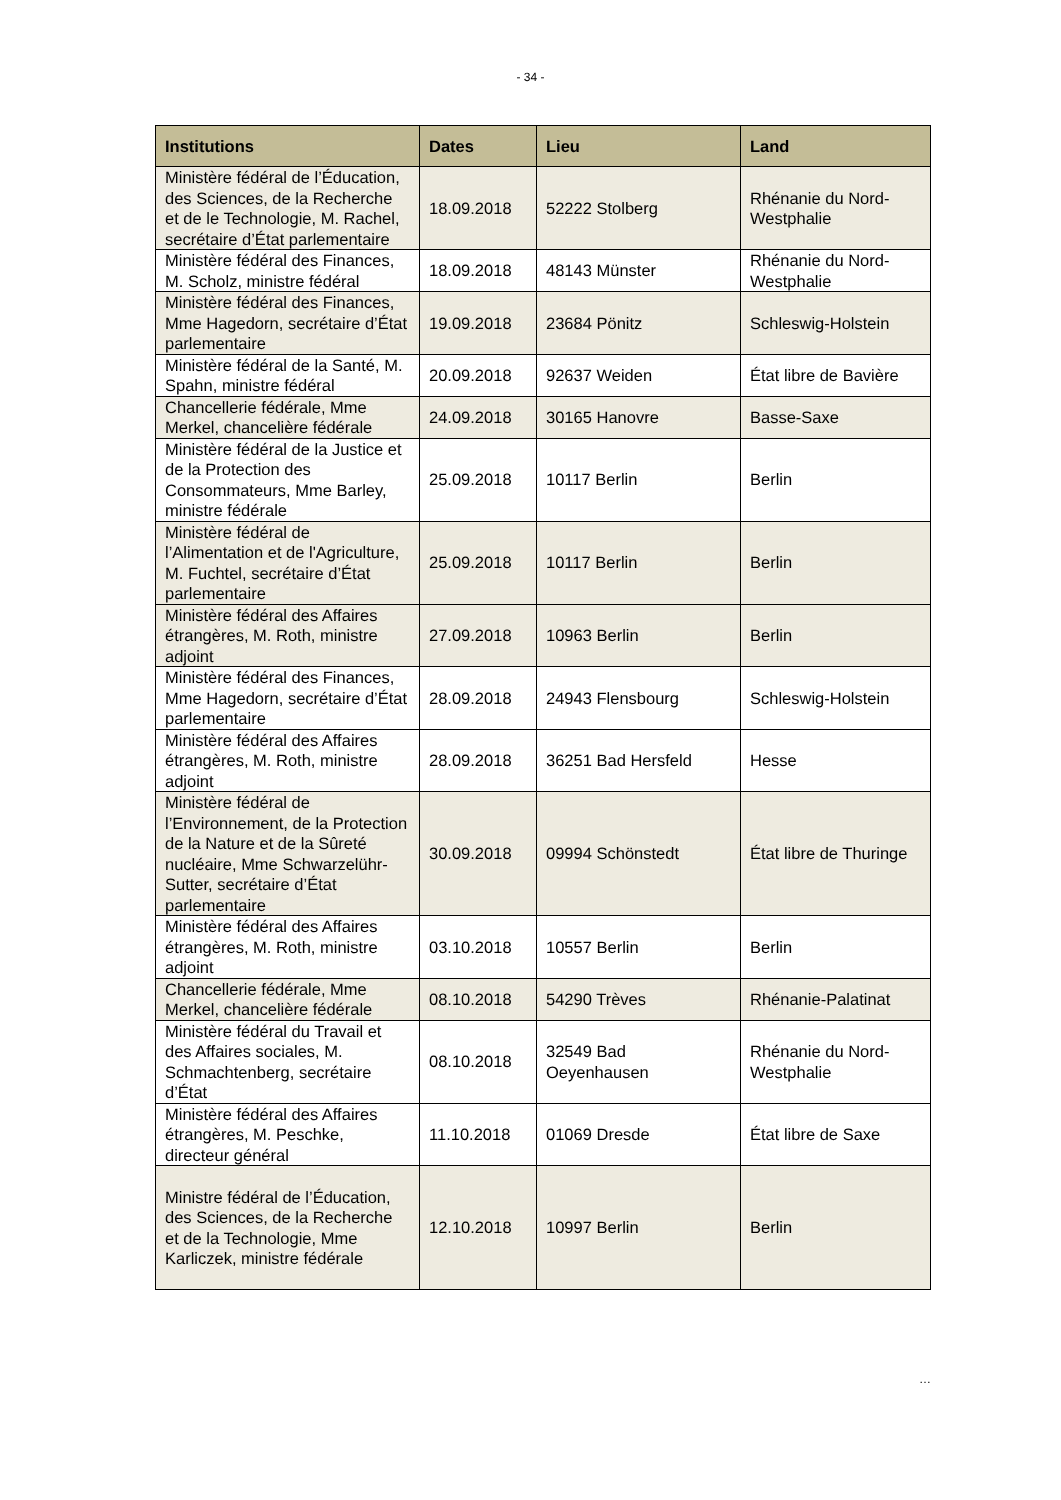- 34 -
| Institutions | Dates | Lieu | Land |
| --- | --- | --- | --- |
| Ministère fédéral de l’Éducation, des Sciences, de la Recherche et de le Technologie, M. Rachel, secrétaire d’État parlementaire | 18.09.2018 | 52222 Stolberg | Rhénanie du Nord-Westphalie |
| Ministère fédéral des Finances, M. Scholz, ministre fédéral | 18.09.2018 | 48143 Münster | Rhénanie du Nord-Westphalie |
| Ministère fédéral des Finances, Mme Hagedorn, secrétaire d’État parlementaire | 19.09.2018 | 23684 Pönitz | Schleswig-Holstein |
| Ministère fédéral de la Santé, M. Spahn, ministre fédéral | 20.09.2018 | 92637 Weiden | État libre de Bavière |
| Chancellerie fédérale, Mme Merkel, chancelière fédérale | 24.09.2018 | 30165 Hanovre | Basse-Saxe |
| Ministère fédéral de la Justice et de la Protection des Consommateurs, Mme Barley, ministre fédérale | 25.09.2018 | 10117 Berlin | Berlin |
| Ministère fédéral de l’Alimentation et de l'Agriculture, M. Fuchtel, secrétaire d’État parlementaire | 25.09.2018 | 10117 Berlin | Berlin |
| Ministère fédéral des Affaires étrangères, M. Roth, ministre adjoint | 27.09.2018 | 10963 Berlin | Berlin |
| Ministère fédéral des Finances, Mme Hagedorn, secrétaire d’État parlementaire | 28.09.2018 | 24943 Flensbourg | Schleswig-Holstein |
| Ministère fédéral des Affaires étrangères, M. Roth, ministre adjoint | 28.09.2018 | 36251 Bad Hersfeld | Hesse |
| Ministère fédéral de l’Environnement, de la Protection de la Nature et de la Sûreté nucléaire, Mme Schwarzelühr-Sutter, secrétaire d’État parlementaire | 30.09.2018 | 09994 Schönstedt | État libre de Thuringe |
| Ministère fédéral des Affaires étrangères, M. Roth, ministre adjoint | 03.10.2018 | 10557 Berlin | Berlin |
| Chancellerie fédérale, Mme Merkel, chancelière fédérale | 08.10.2018 | 54290 Trèves | Rhénanie-Palatinat |
| Ministère fédéral du Travail et des Affaires sociales, M. Schmachtenberg, secrétaire d’État | 08.10.2018 | 32549 Bad Oeyenhausen | Rhénanie du Nord-Westphalie |
| Ministère fédéral des Affaires étrangères, M. Peschke, directeur général | 11.10.2018 | 01069 Dresde | État libre de Saxe |
| Ministre fédéral de l’Éducation, des Sciences, de la Recherche et de la Technologie, Mme Karliczek, ministre fédérale | 12.10.2018 | 10997 Berlin | Berlin |
…